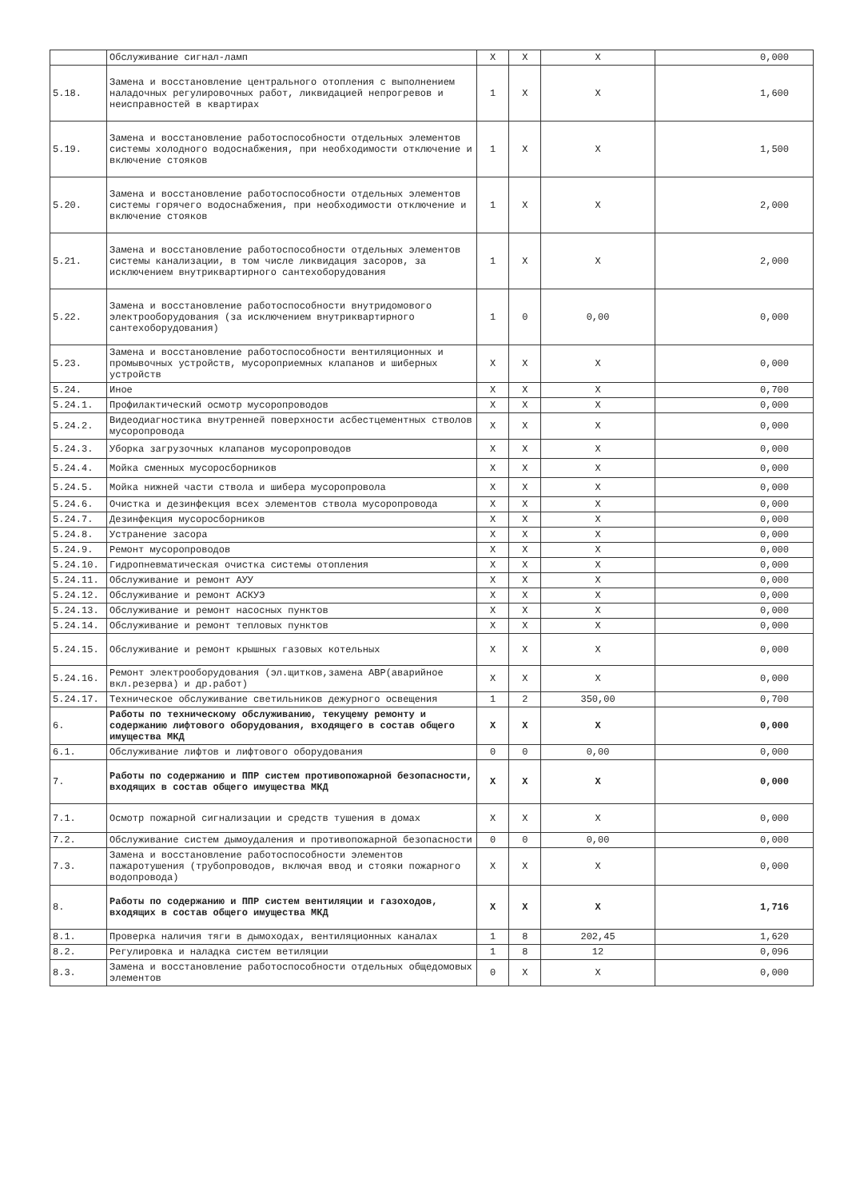| | Обслуживание сигнал-ламп | X | X | X | 0,000 |
| 5.18. | Замена и восстановление центрального отопления с выполнением наладочных регулировочных работ, ликвидацией непрогревов и неисправностей в квартирах | 1 | X | X | 1,600 |
| 5.19. | Замена и восстановление работоспособности отдельных элементов системы холодного водоснабжения, при необходимости отключение и включение стояков | 1 | X | X | 1,500 |
| 5.20. | Замена и восстановление работоспособности отдельных элементов системы горячего водоснабжения, при необходимости отключение и включение стояков | 1 | X | X | 2,000 |
| 5.21. | Замена и восстановление работоспособности отдельных элементов системы канализации, в том числе ликвидация засоров, за исключением внутриквартирного сантехоборудования | 1 | X | X | 2,000 |
| 5.22. | Замена и восстановление работоспособности внутридомового электрооборудования (за исключением внутриквартирного сантехоборудования) | 1 | 0 | 0,00 | 0,000 |
| 5.23. | Замена и восстановление работоспособности вентиляционных и промывочных устройств, мусороприемных клапанов и шиберных устройств | X | X | X | 0,000 |
| 5.24. | Иное | X | X | X | 0,700 |
| 5.24.1. | Профилактический осмотр мусоропроводов | X | X | X | 0,000 |
| 5.24.2. | Видеодиагностика внутренней поверхности асбестцементных стволов мусоропровода | X | X | X | 0,000 |
| 5.24.3. | Уборка загрузочных клапанов мусоропроводов | X | X | X | 0,000 |
| 5.24.4. | Мойка сменных мусоросборников | X | X | X | 0,000 |
| 5.24.5. | Мойка нижней части ствола и шибера мусоропровола | X | X | X | 0,000 |
| 5.24.6. | Очистка и дезинфекция всех элементов ствола мусоропровода | X | X | X | 0,000 |
| 5.24.7. | Дезинфекция мусоросборников | X | X | X | 0,000 |
| 5.24.8. | Устранение засора | X | X | X | 0,000 |
| 5.24.9. | Ремонт мусоропроводов | X | X | X | 0,000 |
| 5.24.10. | Гидропневматическая очистка системы отопления | X | X | X | 0,000 |
| 5.24.11. | Обслуживание и ремонт АУУ | X | X | X | 0,000 |
| 5.24.12. | Обслуживание и ремонт АСКУЭ | X | X | X | 0,000 |
| 5.24.13. | Обслуживание и ремонт насосных пунктов | X | X | X | 0,000 |
| 5.24.14. | Обслуживание и ремонт тепловых пунктов | X | X | X | 0,000 |
| 5.24.15. | Обслуживание и ремонт крышных газовых котельных | X | X | X | 0,000 |
| 5.24.16. | Ремонт электрооборудования (эл.щитков,замена АВР(аварийное вкл.резерва) и др.работ) | X | X | X | 0,000 |
| 5.24.17. | Техническое обслуживание светильников дежурного освещения | 1 | 2 | 350,00 | 0,700 |
| 6. | Работы по техническому обслуживанию, текущему ремонту и содержанию лифтового оборудования, входящего в состав общего имущества МКД | X | X | X | 0,000 |
| 6.1. | Обслуживание лифтов и лифтового оборудования | 0 | 0 | 0,00 | 0,000 |
| 7. | Работы по содержанию и ППР систем противопожарной безопасности, входящих в состав общего имущества МКД | X | X | X | 0,000 |
| 7.1. | Осмотр пожарной сигнализации и средств тушения в домах | X | X | X | 0,000 |
| 7.2. | Обслуживание систем дымоудаления и противопожарной безопасности | 0 | 0 | 0,00 | 0,000 |
| 7.3. | Замена и восстановление работоспособности элементов пажаротушения (трубопроводов, включая ввод и стояки пожарного водопровода) | X | X | X | 0,000 |
| 8. | Работы по содержанию и ППР систем вентиляции и газоходов, входящих в состав общего имущества МКД | X | X | X | 1,716 |
| 8.1. | Проверка наличия тяги в дымоходах, вентиляционных каналах | 1 | 8 | 202,45 | 1,620 |
| 8.2. | Регулировка и наладка систем ветиляции | 1 | 8 | 12 | 0,096 |
| 8.3. | Замена и восстановление работоспособности отдельных общедомовых элементов | 0 | X | X | 0,000 |